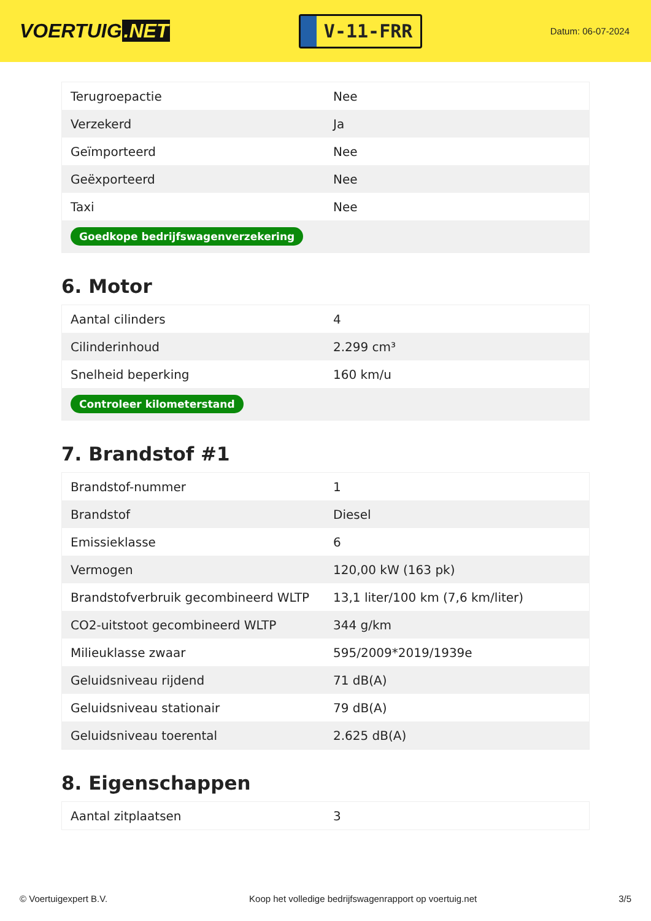VOERTUIG.NET
V-11-FRR
Datum: 06-07-2024
| Terugroepactie | Nee |
| Verzekerd | Ja |
| Geïmporteerd | Nee |
| Geëxporteerd | Nee |
| Taxi | Nee |
| Goedkope bedrijfswagenverzekering | |
6. Motor
| Aantal cilinders | 4 |
| Cilinderinhoud | 2.299 cm³ |
| Snelheid beperking | 160 km/u |
| Controleer kilometerstand | |
7. Brandstof #1
| Brandstof-nummer | 1 |
| Brandstof | Diesel |
| Emissieklasse | 6 |
| Vermogen | 120,00 kW (163 pk) |
| Brandstofverbruik gecombineerd WLTP | 13,1 liter/100 km (7,6 km/liter) |
| CO2-uitstoot gecombineerd WLTP | 344 g/km |
| Milieuklasse zwaar | 595/2009*2019/1939e |
| Geluidsniveau rijdend | 71 dB(A) |
| Geluidsniveau stationair | 79 dB(A) |
| Geluidsniveau toerental | 2.625 dB(A) |
8. Eigenschappen
| Aantal zitplaatsen | 3 |
© Voertuigexpert B.V. Koop het volledige bedrijfswagenrapport op voertuig.net 3/5